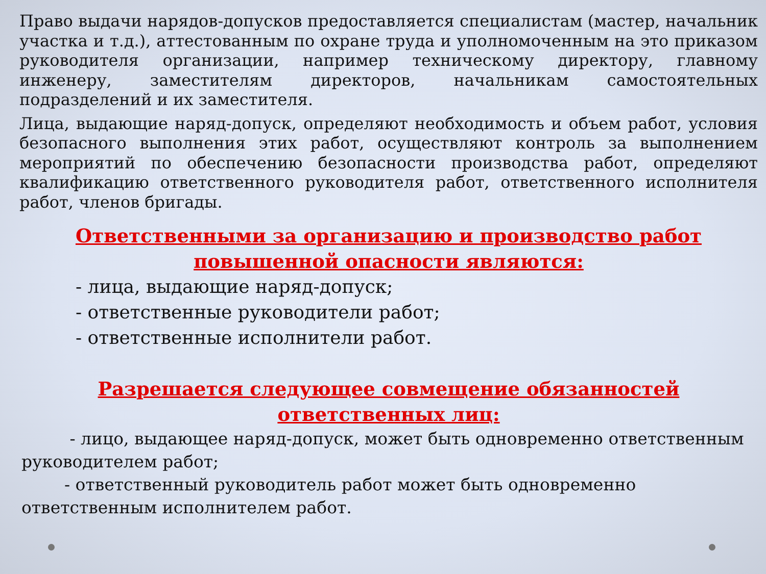Право выдачи нарядов-допусков предоставляется специалистам (мастер, начальник участка и т.д.), аттестованным по охране труда и уполномоченным на это приказом руководителя организации, например техническому директору, главному инженеру, заместителям директоров, начальникам самостоятельных подразделений и их заместителя.
Лица, выдающие наряд-допуск, определяют необходимость и объем работ, условия безопасного выполнения этих работ, осуществляют контроль за выполнением мероприятий по обеспечению безопасности производства работ, определяют квалификацию ответственного руководителя работ, ответственного исполнителя работ, членов бригады.
Ответственными за организацию и производство работ
повышенной опасности являются:
- лица, выдающие наряд-допуск;
- ответственные руководители работ;
- ответственные исполнители работ.
Разрешается следующее совмещение обязанностей ответственных лиц:
- лицо, выдающее наряд-допуск, может быть одновременно ответственным руководителем работ;
- ответственный руководитель работ может быть одновременно ответственным исполнителем работ.